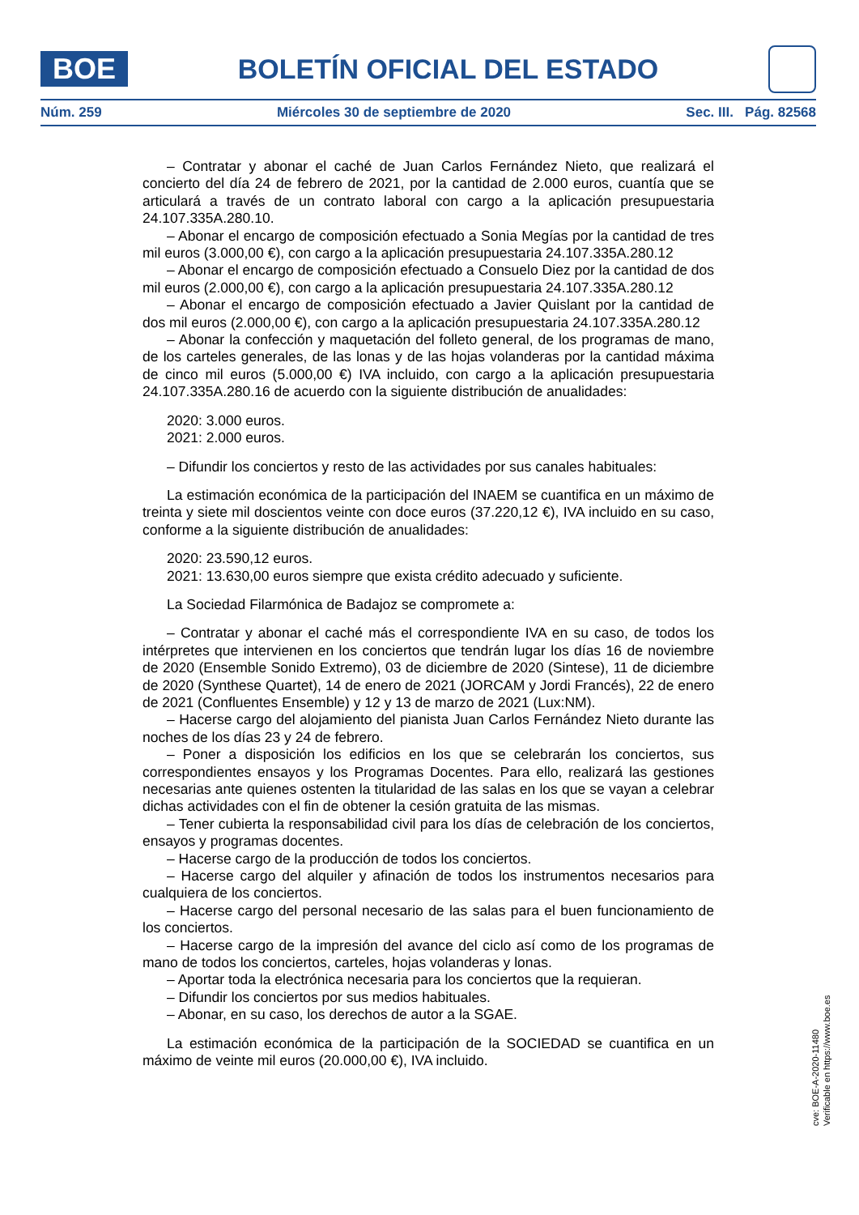BOE
BOLETÍN OFICIAL DEL ESTADO
Núm. 259 Miércoles 30 de septiembre de 2020 Sec. III. Pág. 82568
– Contratar y abonar el caché de Juan Carlos Fernández Nieto, que realizará el concierto del día 24 de febrero de 2021, por la cantidad de 2.000 euros, cuantía que se articulará a través de un contrato laboral con cargo a la aplicación presupuestaria 24.107.335A.280.10.
– Abonar el encargo de composición efectuado a Sonia Megías por la cantidad de tres mil euros (3.000,00 €), con cargo a la aplicación presupuestaria 24.107.335A.280.12
– Abonar el encargo de composición efectuado a Consuelo Diez por la cantidad de dos mil euros (2.000,00 €), con cargo a la aplicación presupuestaria 24.107.335A.280.12
– Abonar el encargo de composición efectuado a Javier Quislant por la cantidad de dos mil euros (2.000,00 €), con cargo a la aplicación presupuestaria 24.107.335A.280.12
– Abonar la confección y maquetación del folleto general, de los programas de mano, de los carteles generales, de las lonas y de las hojas volanderas por la cantidad máxima de cinco mil euros (5.000,00 €) IVA incluido, con cargo a la aplicación presupuestaria 24.107.335A.280.16 de acuerdo con la siguiente distribución de anualidades:
2020: 3.000 euros.
2021: 2.000 euros.
– Difundir los conciertos y resto de las actividades por sus canales habituales:
La estimación económica de la participación del INAEM se cuantifica en un máximo de treinta y siete mil doscientos veinte con doce euros (37.220,12 €), IVA incluido en su caso, conforme a la siguiente distribución de anualidades:
2020: 23.590,12 euros.
2021: 13.630,00 euros siempre que exista crédito adecuado y suficiente.
La Sociedad Filarmónica de Badajoz se compromete a:
– Contratar y abonar el caché más el correspondiente IVA en su caso, de todos los intérpretes que intervienen en los conciertos que tendrán lugar los días 16 de noviembre de 2020 (Ensemble Sonido Extremo), 03 de diciembre de 2020 (Sintese), 11 de diciembre de 2020 (Synthese Quartet), 14 de enero de 2021 (JORCAM y Jordi Francés), 22 de enero de 2021 (Confluentes Ensemble) y 12 y 13 de marzo de 2021 (Lux:NM).
– Hacerse cargo del alojamiento del pianista Juan Carlos Fernández Nieto durante las noches de los días 23 y 24 de febrero.
– Poner a disposición los edificios en los que se celebrarán los conciertos, sus correspondientes ensayos y los Programas Docentes. Para ello, realizará las gestiones necesarias ante quienes ostenten la titularidad de las salas en los que se vayan a celebrar dichas actividades con el fin de obtener la cesión gratuita de las mismas.
– Tener cubierta la responsabilidad civil para los días de celebración de los conciertos, ensayos y programas docentes.
– Hacerse cargo de la producción de todos los conciertos.
– Hacerse cargo del alquiler y afinación de todos los instrumentos necesarios para cualquiera de los conciertos.
– Hacerse cargo del personal necesario de las salas para el buen funcionamiento de los conciertos.
– Hacerse cargo de la impresión del avance del ciclo así como de los programas de mano de todos los conciertos, carteles, hojas volanderas y lonas.
– Aportar toda la electrónica necesaria para los conciertos que la requieran.
– Difundir los conciertos por sus medios habituales.
– Abonar, en su caso, los derechos de autor a la SGAE.
La estimación económica de la participación de la SOCIEDAD se cuantifica en un máximo de veinte mil euros (20.000,00 €), IVA incluido.
cve: BOE-A-2020-11480
Verificable en https://www.boe.es